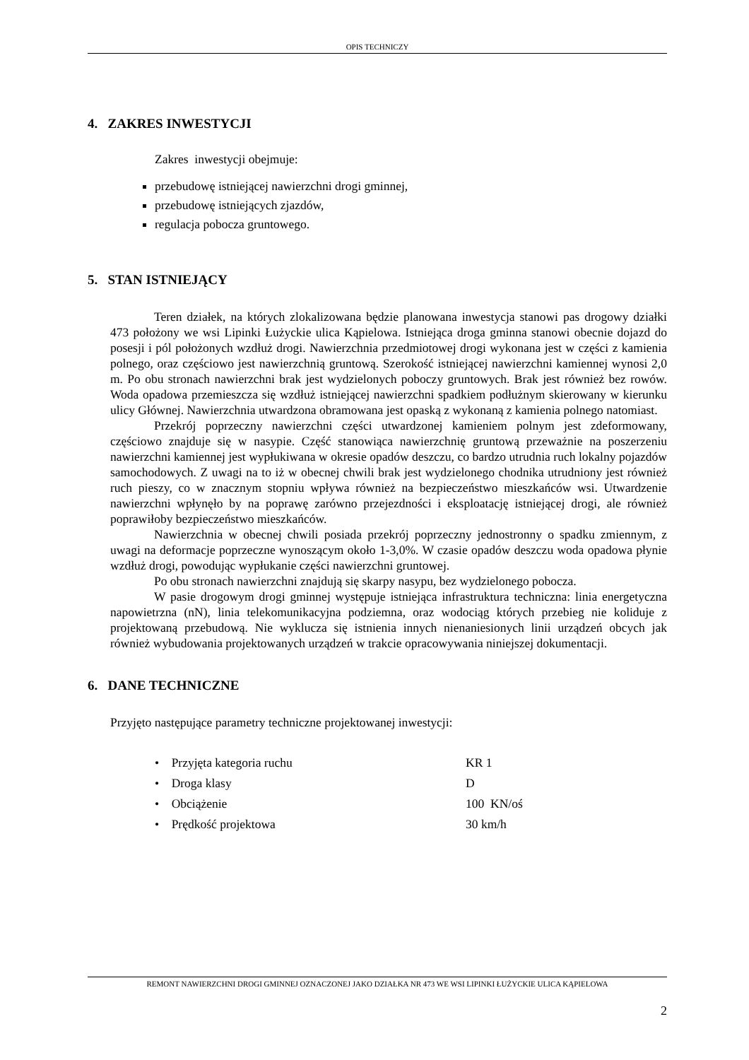OPIS TECHNICZY
4. ZAKRES INWESTYCJI
Zakres inwestycji obejmuje:
przebudowę istniejącej nawierzchni drogi gminnej,
przebudowę istniejących zjazdów,
regulacja pobocza gruntowego.
5. STAN ISTNIEJĄCY
Teren działek, na których zlokalizowana będzie planowana inwestycja stanowi pas drogowy działki 473 położony we wsi Lipinki Łużyckie ulica Kąpielowa. Istniejąca droga gminna stanowi obecnie dojazd do posesji i pól położonych wzdłuż drogi. Nawierzchnia przedmiotowej drogi wykonana jest w części z kamienia polnego, oraz częściowo jest nawierzchnią gruntową. Szerokość istniejącej nawierzchni kamiennej wynosi 2,0 m. Po obu stronach nawierzchni brak jest wydzielonych poboczy gruntowych. Brak jest również bez rowów. Woda opadowa przemieszcza się wzdłuż istniejącej nawierzchni spadkiem podłużnym skierowany w kierunku ulicy Głównej. Nawierzchnia utwardzona obramowana jest opaską z wykonaną z kamienia polnego natomiast.
Przekrój poprzeczny nawierzchni części utwardzonej kamieniem polnym jest zdeformowany, częściowo znajduje się w nasypie. Część stanowiąca nawierzchnię gruntową przeważnie na poszerzeniu nawierzchni kamiennej jest wypłukiwana w okresie opadów deszczu, co bardzo utrudnia ruch lokalny pojazdów samochodowych. Z uwagi na to iż w obecnej chwili brak jest wydzielonego chodnika utrudniony jest również ruch pieszy, co w znacznym stopniu wpływa również na bezpieczeństwo mieszkańców wsi. Utwardzenie nawierzchni wpłynęło by na poprawę zarówno przejezdności i eksploatację istniejącej drogi, ale również poprawiłoby bezpieczeństwo mieszkańców.
Nawierzchnia w obecnej chwili posiada przekrój poprzeczny jednostronny o spadku zmiennym, z uwagi na deformacje poprzeczne wynoszącym około 1-3,0%. W czasie opadów deszczu woda opadowa płynie wzdłuż drogi, powodując wypłukanie części nawierzchni gruntowej.
Po obu stronach nawierzchni znajdują się skarpy nasypu, bez wydzielonego pobocza.
W pasie drogowym drogi gminnej występuje istniejąca infrastruktura techniczna: linia energetyczna napowietrzna (nN), linia telekomunikacyjna podziemna, oraz wodociąg których przebieg nie koliduje z projektowaną przebudową. Nie wyklucza się istnienia innych nienaniesionych linii urządzeń obcych jak również wybudowania projektowanych urządzeń w trakcie opracowywania niniejszej dokumentacji.
6. DANE TECHNICZNE
Przyjęto następujące parametry techniczne projektowanej inwestycji:
• Przyjęta kategoria ruchu KR 1
• Droga klasy D
• Obciążenie 100 KN/oś
• Prędkość projektowa 30 km/h
REMONT NAWIERZCHNI DROGI GMINNEJ OZNACZONEJ JAKO DZIAŁKA NR 473 WE WSI LIPINKI ŁUŻYCKIE ULICA KĄPIELOWA
2